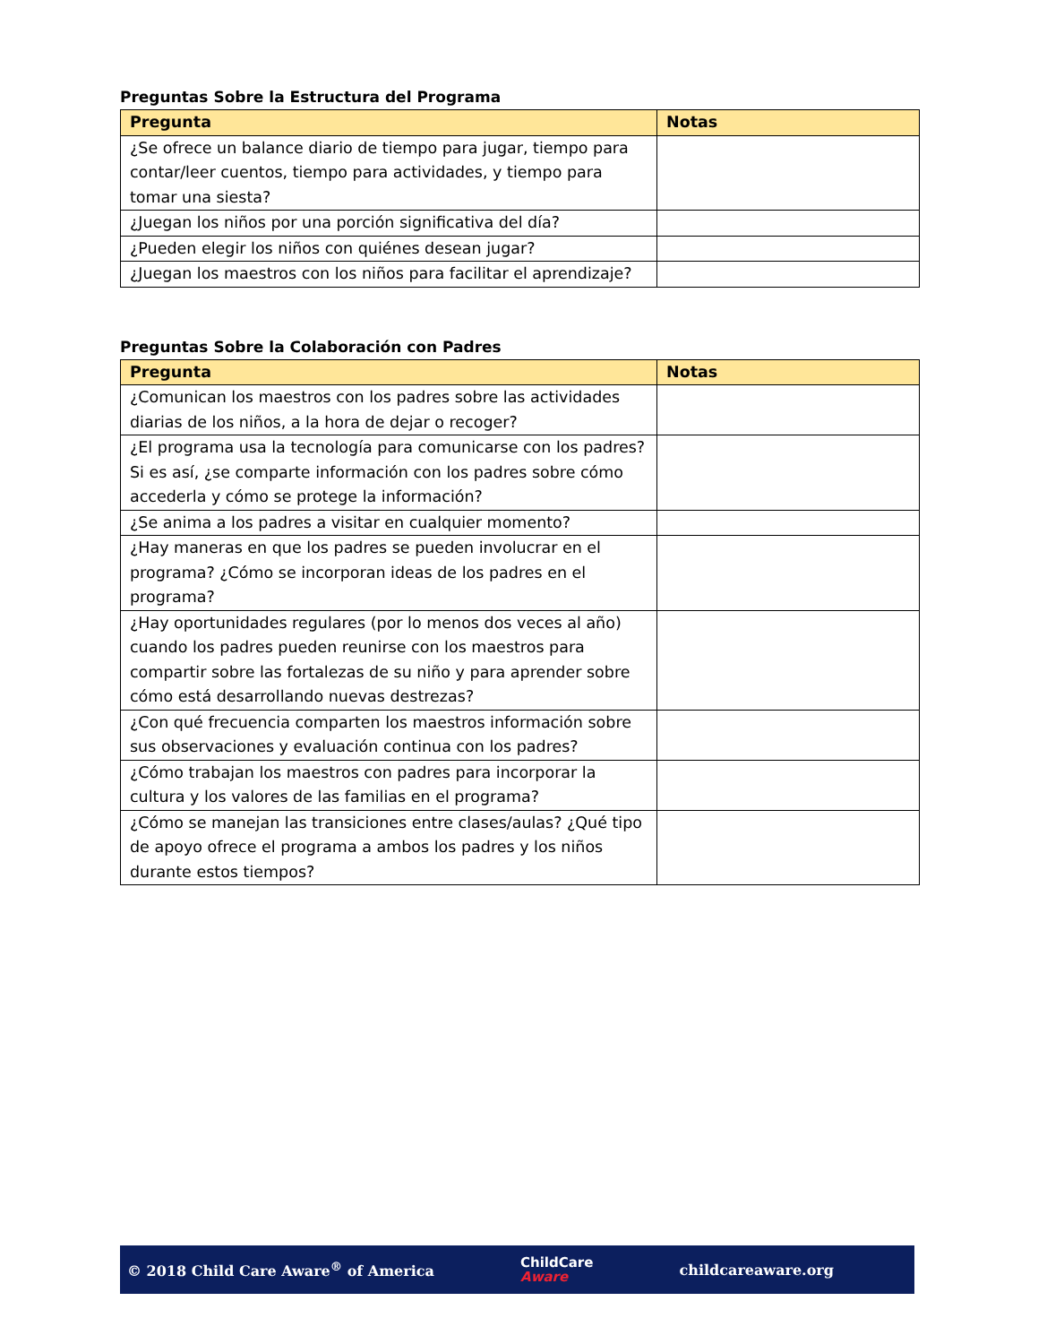Preguntas Sobre la Estructura del Programa
| Pregunta | Notas |
| --- | --- |
| ¿Se ofrece un balance diario de tiempo para jugar, tiempo para contar/leer cuentos, tiempo para actividades, y tiempo para tomar una siesta? | |
| ¿Juegan los niños por una porción significativa del día? | |
| ¿Pueden elegir los niños con quiénes desean jugar? | |
| ¿Juegan los maestros con los niños para facilitar el aprendizaje? | |
Preguntas Sobre la Colaboración con Padres
| Pregunta | Notas |
| --- | --- |
| ¿Comunican los maestros con los padres sobre las actividades diarias de los niños, a la hora de dejar o recoger? | |
| ¿El programa usa la tecnología para comunicarse con los padres? Si es así, ¿se comparte información con los padres sobre cómo accederla y cómo se protege la información? | |
| ¿Se anima a los padres a visitar en cualquier momento? | |
| ¿Hay maneras en que los padres se pueden involucrar en el programa? ¿Cómo se incorporan ideas de los padres en el programa? | |
| ¿Hay oportunidades regulares (por lo menos dos veces al año) cuando los padres pueden reunirse con los maestros para compartir sobre las fortalezas de su niño y para aprender sobre cómo está desarrollando nuevas destrezas? | |
| ¿Con qué frecuencia comparten los maestros información sobre sus observaciones y evaluación continua con los padres? | |
| ¿Cómo trabajan los maestros con padres para incorporar la cultura y los valores de las familias en el programa? | |
| ¿Cómo se manejan las transiciones entre clases/aulas? ¿Qué tipo de apoyo ofrece el programa a ambos los padres y los niños durante estos tiempos? | |
© 2018 Child Care Aware<sup>®</sup> of America
ChildCare
Aware
childcareaware.org